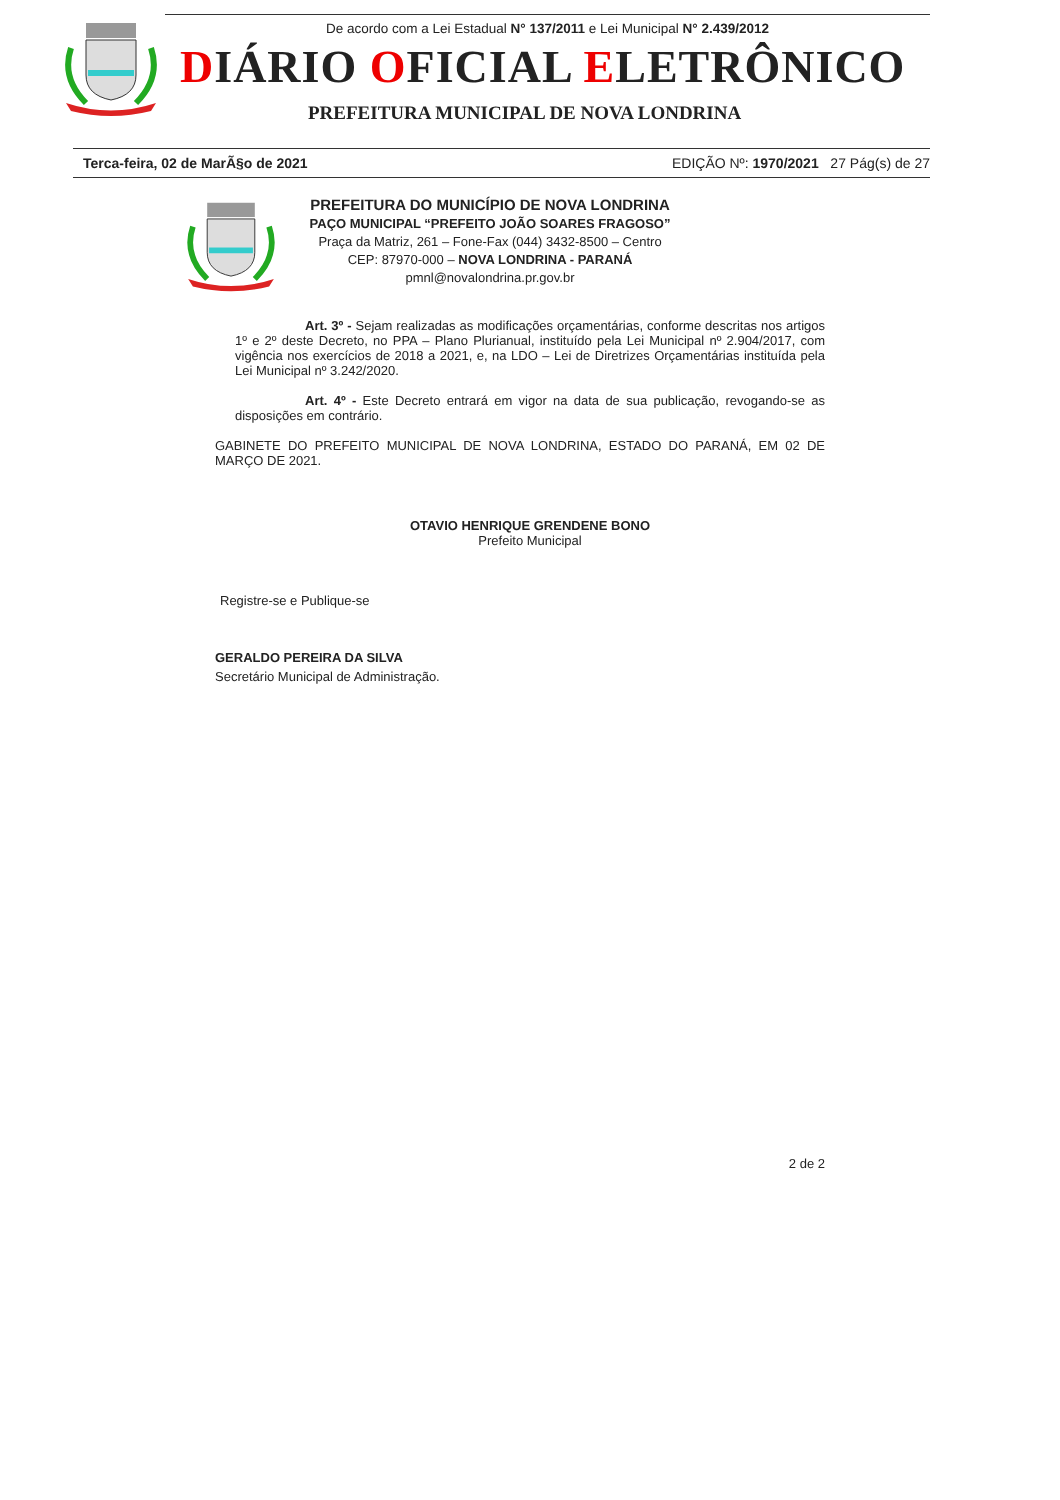De acordo com a Lei Estadual N° 137/2011 e Lei Municipal N° 2.439/2012
DIÁRIO OFICIAL ELETRÔNICO
PREFEITURA MUNICIPAL DE NOVA LONDRINA
Terca-feira, 02 de MarÃ§o de 2021 EDIÇÃO Nº: 1970/2021 27 Pág(s) de 27
PREFEITURA DO MUNICÍPIO DE NOVA LONDRINA
PAÇO MUNICIPAL “PREFEITO JOÃO SOARES FRAGOSO”
Praça da Matriz, 261 – Fone-Fax (044) 3432-8500 – Centro
CEP: 87970-000 – NOVA LONDRINA - PARANÁ
pmnl@novalondrina.pr.gov.br
Art. 3º - Sejam realizadas as modificações orçamentárias, conforme descritas nos artigos 1º e 2º deste Decreto, no PPA – Plano Plurianual, instituído pela Lei Municipal nº 2.904/2017, com vigência nos exercícios de 2018 a 2021, e, na LDO – Lei de Diretrizes Orçamentárias instituída pela Lei Municipal nº 3.242/2020.
Art. 4º - Este Decreto entrará em vigor na data de sua publicação, revogando-se as disposições em contrário.
GABINETE DO PREFEITO MUNICIPAL DE NOVA LONDRINA, ESTADO DO PARANÁ, EM 02 DE MARÇO DE 2021.
OTAVIO HENRIQUE GRENDENE BONO
Prefeito Municipal
Registre-se e Publique-se
GERALDO PEREIRA DA SILVA
Secretário Municipal de Administração.
2 de 2